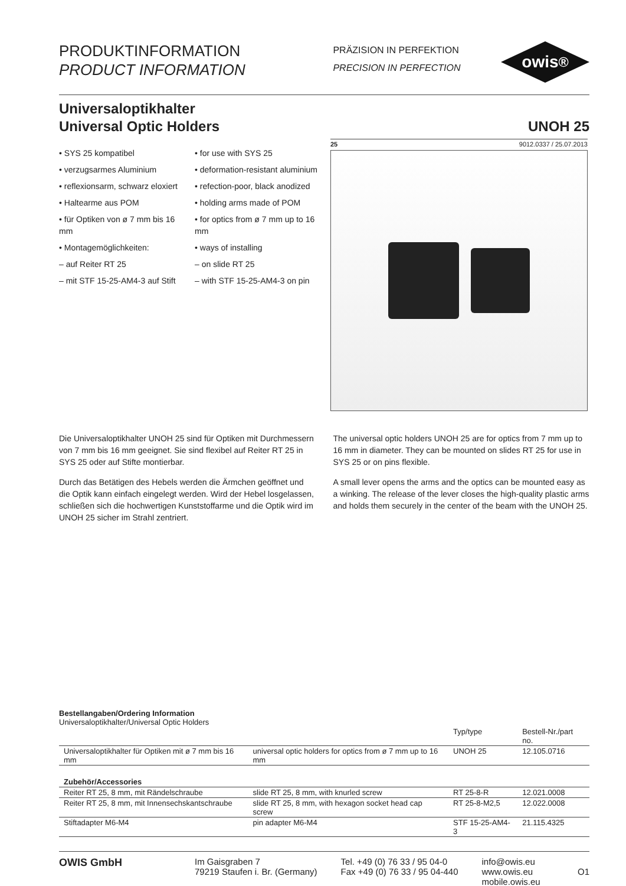PRODUKTINFORMATION
PRODUCT INFORMATION
PRÄZISION IN PERFEKTION
PRECISION IN PERFECTION
owis<sup>®</sup>
Universaloptikhalter
Universal Optic Holders
UNOH 25
• SYS 25 kompatibel
• verzugsarmes Aluminium
• reflexionsarm, schwarz eloxiert
• Haltearme aus POM
• für Optiken von ø 7 mm bis 16 mm
• Montagemöglichkeiten:
– auf Reiter RT 25
– mit STF 15-25-AM4-3 auf Stift
• for use with SYS 25
• deformation-resistant aluminium
• refection-poor, black anodized
• holding arms made of POM
• for optics from ø 7 mm up to 16 mm
• ways of installing
– on slide RT 25
– with STF 15-25-AM4-3 on pin
25 9012.0337 / 25.07.2013
Die Universaloptikhalter UNOH 25 sind für Optiken mit Durchmessern von 7 mm bis 16 mm geeignet. Sie sind flexibel auf Reiter RT 25 in SYS 25 oder auf Stifte montierbar.
Durch das Betätigen des Hebels werden die Ärmchen geöffnet und die Optik kann einfach eingelegt werden. Wird der Hebel losgelassen, schließen sich die hochwertigen Kunststoffarme und die Optik wird im UNOH 25 sicher im Strahl zentriert.
The universal optic holders UNOH 25 are for optics from 7 mm up to 16 mm in diameter. They can be mounted on slides RT 25 for use in SYS 25 or on pins flexible.
A small lever opens the arms and the optics can be mounted easy as a winking. The release of the lever closes the high-quality plastic arms and holds them securely in the center of the beam with the UNOH 25.
Bestellangaben/Ordering Information
Universaloptikhalter/Universal Optic Holders
| | | Typ/type | Bestell-Nr./part no. |
| Universaloptikhalter für Optiken mit ø 7 mm bis 16 mm | universal optic holders for optics from ø 7 mm up to 16 mm | UNOH 25 | 12.105.0716 |
| Zubehör/Accessories | | | |
| Reiter RT 25, 8 mm, mit Rändelschraube | slide RT 25, 8 mm, with knurled screw | RT 25-8-R | 12.021.0008 |
| Reiter RT 25, 8 mm, mit Innensechskantschraube | slide RT 25, 8 mm, with hexagon socket head cap screw | RT 25-8-M2,5 | 12.022.0008 |
| Stiftadapter M6-M4 | pin adapter M6-M4 | STF 15-25-AM4-3 | 21.115.4325 |
OWIS GmbH
Im Gaisgraben 7
79219 Staufen i. Br. (Germany)
Tel. +49 (0) 76 33 / 95 04-0
Fax +49 (0) 76 33 / 95 04-440
info@owis.eu
www.owis.eu
mobile.owis.eu
O1